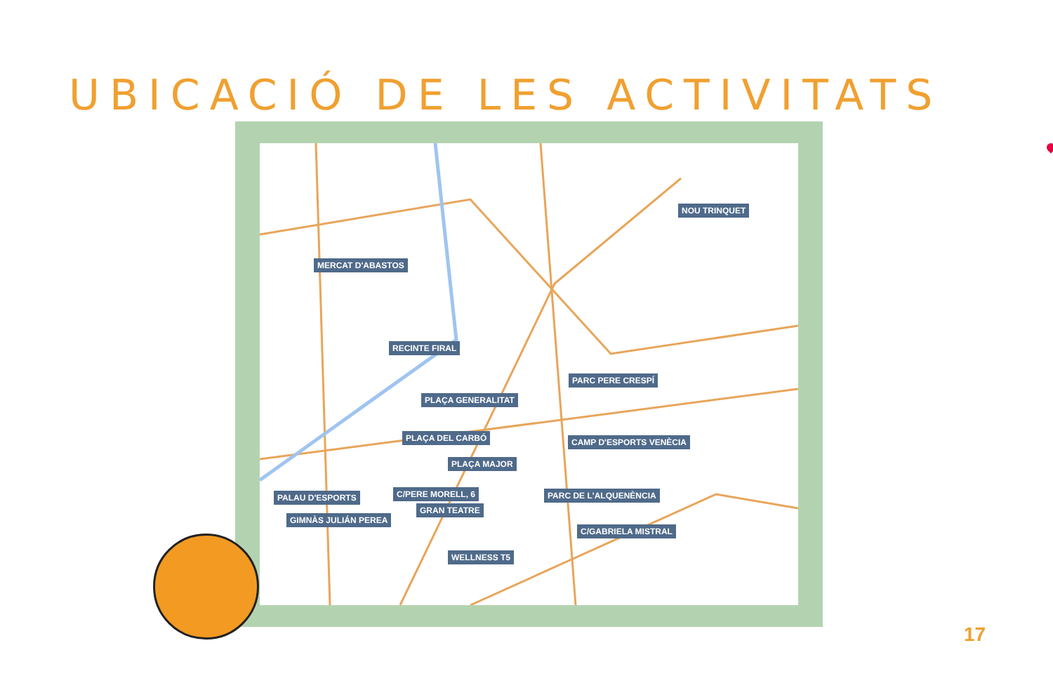UBICACIÓ DE LES ACTIVITATS
NOU TRINQUET
MERCAT D'ABASTOS
RECINTE FIRAL
PARC PERE CRESPÍ
PLAÇA GENERALITAT
PLAÇA DEL CARBÓ CAMP D'ESPORTS VENÈCIA
PLAÇA MAJOR
PALAU D'ESPORTS C/PERE MORELL, 6 PARC DE L'ALQUENÈNCIA
GRAN TEATRE
GIMNÀS JULIÁN PEREA
C/GABRIELA MISTRAL
WELLNESS T5
17